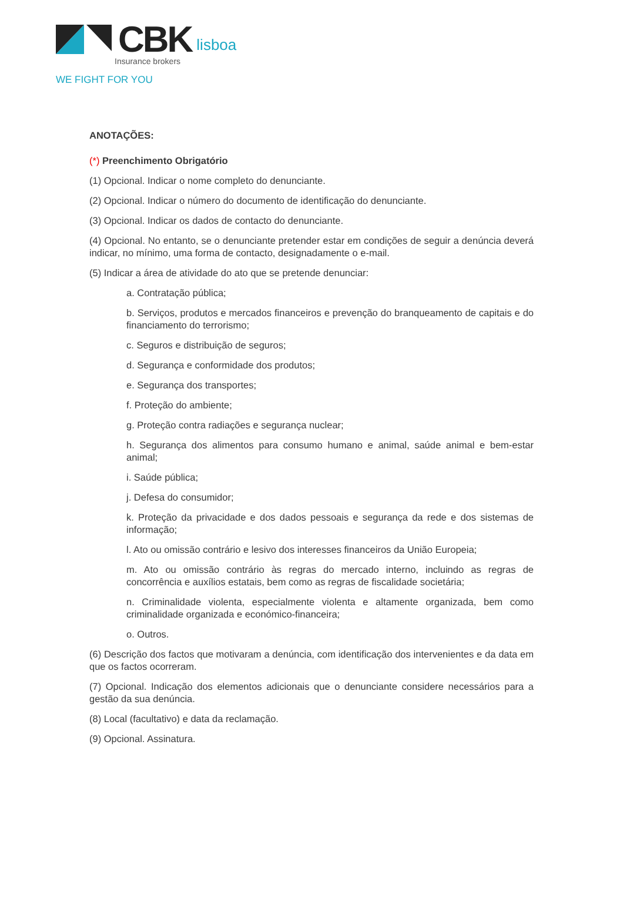CBK lisboa
Insurance brokers
WE FIGHT FOR YOU
ANOTAÇÕES:
(*) Preenchimento Obrigatório
(1) Opcional. Indicar o nome completo do denunciante.
(2) Opcional. Indicar o número do documento de identificação do denunciante.
(3) Opcional. Indicar os dados de contacto do denunciante.
(4) Opcional. No entanto, se o denunciante pretender estar em condições de seguir a denúncia deverá indicar, no mínimo, uma forma de contacto, designadamente o e-mail.
(5) Indicar a área de atividade do ato que se pretende denunciar:
a. Contratação pública;
b. Serviços, produtos e mercados financeiros e prevenção do branqueamento de capitais e do financiamento do terrorismo;
c. Seguros e distribuição de seguros;
d. Segurança e conformidade dos produtos;
e. Segurança dos transportes;
f. Proteção do ambiente;
g. Proteção contra radiações e segurança nuclear;
h. Segurança dos alimentos para consumo humano e animal, saúde animal e bem-estar animal;
i. Saúde pública;
j. Defesa do consumidor;
k. Proteção da privacidade e dos dados pessoais e segurança da rede e dos sistemas de informação;
l. Ato ou omissão contrário e lesivo dos interesses financeiros da União Europeia;
m. Ato ou omissão contrário às regras do mercado interno, incluindo as regras de concorrência e auxílios estatais, bem como as regras de fiscalidade societária;
n. Criminalidade violenta, especialmente violenta e altamente organizada, bem como criminalidade organizada e económico-financeira;
o. Outros.
(6) Descrição dos factos que motivaram a denúncia, com identificação dos intervenientes e da data em que os factos ocorreram.
(7) Opcional. Indicação dos elementos adicionais que o denunciante considere necessários para a gestão da sua denúncia.
(8) Local (facultativo) e data da reclamação.
(9) Opcional. Assinatura.